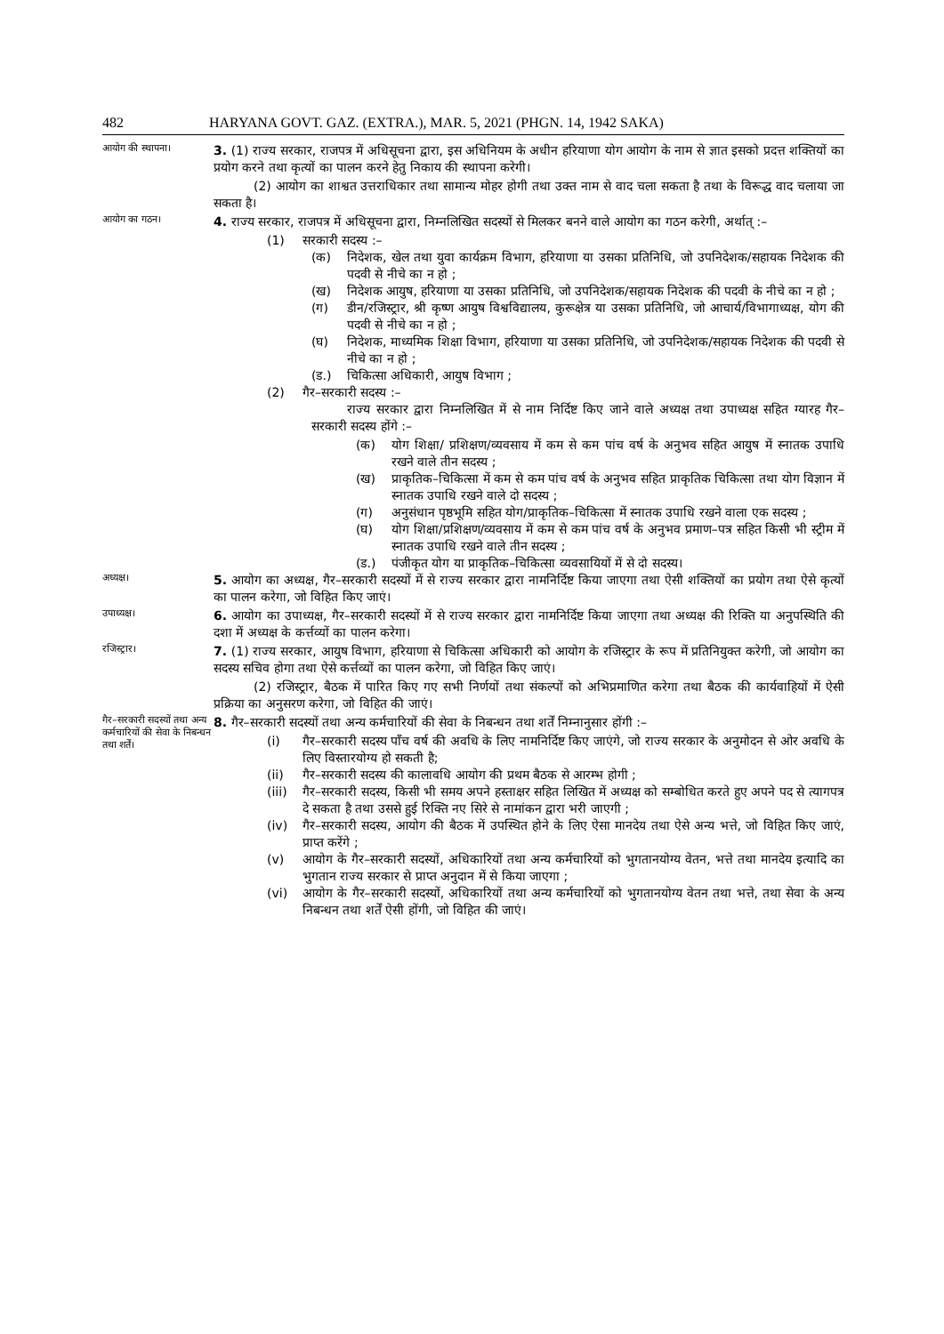482 HARYANA GOVT. GAZ. (EXTRA.), MAR. 5, 2021 (PHGN. 14, 1942 SAKA)
आयोग की स्थापना।
3. (1) राज्य सरकार, राजपत्र में अधिसूचना द्वारा, इस अधिनियम के अधीन हरियाणा योग आयोग के नाम से ज्ञात इसको प्रदत्त शक्तियों का प्रयोग करने तथा कृत्यों का पालन करने हेतु निकाय की स्थापना करेगी।
(2) आयोग का शाश्वत उत्तराधिकार तथा सामान्य मोहर होगी तथा उक्त नाम से वाद चला सकता है तथा के विरूद्ध वाद चलाया जा सकता है।
आयोग का गठन।
4. राज्य सरकार, राजपत्र में अधिसूचना द्वारा, निम्नलिखित सदस्यों से मिलकर बनने वाले आयोग का गठन करेगी, अर्थात् :–
(1) सरकारी सदस्य :–
(क) निदेशक, खेल तथा युवा कार्यक्रम विभाग, हरियाणा या उसका प्रतिनिधि, जो उपनिदेशक/सहायक निदेशक की पदवी से नीचे का न हो ;
(ख) निदेशक आयुष, हरियाणा या उसका प्रतिनिधि, जो उपनिदेशक/सहायक निदेशक की पदवी के नीचे का न हो ;
(ग) डीन/रजिस्ट्रार, श्री कृष्ण आयुष विश्वविद्यालय, कुरूक्षेत्र या उसका प्रतिनिधि, जो आचार्य/विभागाध्यक्ष, योग की पदवी से नीचे का न हो ;
(घ) निदेशक, माध्यमिक शिक्षा विभाग, हरियाणा या उसका प्रतिनिधि, जो उपनिदेशक/सहायक निदेशक की पदवी से नीचे का न हो ;
(ड.) चिकित्सा अधिकारी, आयुष विभाग ;
(2) गैर–सरकारी सदस्य :–
राज्य सरकार द्वारा निम्नलिखित में से नाम निर्दिष्ट किए जाने वाले अध्यक्ष तथा उपाध्यक्ष सहित ग्यारह गैर–सरकारी सदस्य होंगे :–
(क) योग शिक्षा/ प्रशिक्षण/व्यवसाय में कम से कम पांच वर्ष के अनुभव सहित आयुष में स्नातक उपाधि रखने वाले तीन सदस्य ;
(ख) प्राकृतिक–चिकित्सा में कम से कम पांच वर्ष के अनुभव सहित प्राकृतिक चिकित्सा तथा योग विज्ञान में स्नातक उपाधि रखने वाले दो सदस्य ;
(ग) अनुसंधान पृष्ठभूमि सहित योग/प्राकृतिक–चिकित्सा में स्नातक उपाधि रखने वाला एक सदस्य ;
(घ) योग शिक्षा/प्रशिक्षण/व्यवसाय में कम से कम पांच वर्ष के अनुभव प्रमाण–पत्र सहित किसी भी स्ट्रीम में स्नातक उपाधि रखने वाले तीन सदस्य ;
(ड.) पंजीकृत योग या प्राकृतिक–चिकित्सा व्यवसायियों में से दो सदस्य।
अध्यक्ष।
5. आयोग का अध्यक्ष, गैर–सरकारी सदस्यों में से राज्य सरकार द्वारा नामनिर्दिष्ट किया जाएगा तथा ऐसी शक्तियों का प्रयोग तथा ऐसे कृत्यों का पालन करेगा, जो विहित किए जाएं।
उपाध्यक्ष।
6. आयोग का उपाध्यक्ष, गैर–सरकारी सदस्यों में से राज्य सरकार द्वारा नामनिर्दिष्ट किया जाएगा तथा अध्यक्ष की रिक्ति या अनुपस्थिति की दशा में अध्यक्ष के कर्त्तव्यों का पालन करेगा।
रजिस्ट्रार।
7. (1) राज्य सरकार, आयुष विभाग, हरियाणा से चिकित्सा अधिकारी को आयोग के रजिस्ट्रार के रूप में प्रतिनियुक्त करेगी, जो आयोग का सदस्य सचिव होगा तथा ऐसे कर्त्तव्यों का पालन करेगा, जो विहित किए जाएं।
(2) रजिस्ट्रार, बैठक में पारित किए गए सभी निर्णयों तथा संकल्पों को अभिप्रमाणित करेगा तथा बैठक की कार्यवाहियों में ऐसी प्रक्रिया का अनुसरण करेगा, जो विहित की जाएं।
गैर–सरकारी सदस्यों तथा अन्य कर्मचारियों की सेवा के निबन्धन तथा शर्तें।
8. गैर–सरकारी सदस्यों तथा अन्य कर्मचारियों की सेवा के निबन्धन तथा शर्तें निम्नानुसार होंगी :–
(i) गैर–सरकारी सदस्य पाँच वर्ष की अवधि के लिए नामनिर्दिष्ट किए जाएंगे, जो राज्य सरकार के अनुमोदन से ओर अवधि के लिए विस्तारयोग्य हो सकती है;
(ii) गैर–सरकारी सदस्य की कालावधि आयोग की प्रथम बैठक से आरम्भ होगी ;
(iii) गैर–सरकारी सदस्य, किसी भी समय अपने हस्ताक्षर सहित लिखित में अध्यक्ष को सम्बोधित करते हुए अपने पद से त्यागपत्र दे सकता है तथा उससे हुई रिक्ति नए सिरे से नामांकन द्वारा भरी जाएगी ;
(iv) गैर–सरकारी सदस्य, आयोग की बैठक में उपस्थित होने के लिए ऐसा मानदेय तथा ऐसे अन्य भत्ते, जो विहित किए जाएं, प्राप्त करेंगे ;
(v) आयोग के गैर–सरकारी सदस्यों, अधिकारियों तथा अन्य कर्मचारियों को भुगतानयोग्य वेतन, भत्ते तथा मानदेय इत्यादि का भुगतान राज्य सरकार से प्राप्त अनुदान में से किया जाएगा ;
(vi) आयोग के गैर–सरकारी सदस्यों, अधिकारियों तथा अन्य कर्मचारियों को भुगतानयोग्य वेतन तथा भत्ते, तथा सेवा के अन्य निबन्धन तथा शर्तें ऐसी होंगी, जो विहित की जाएं।